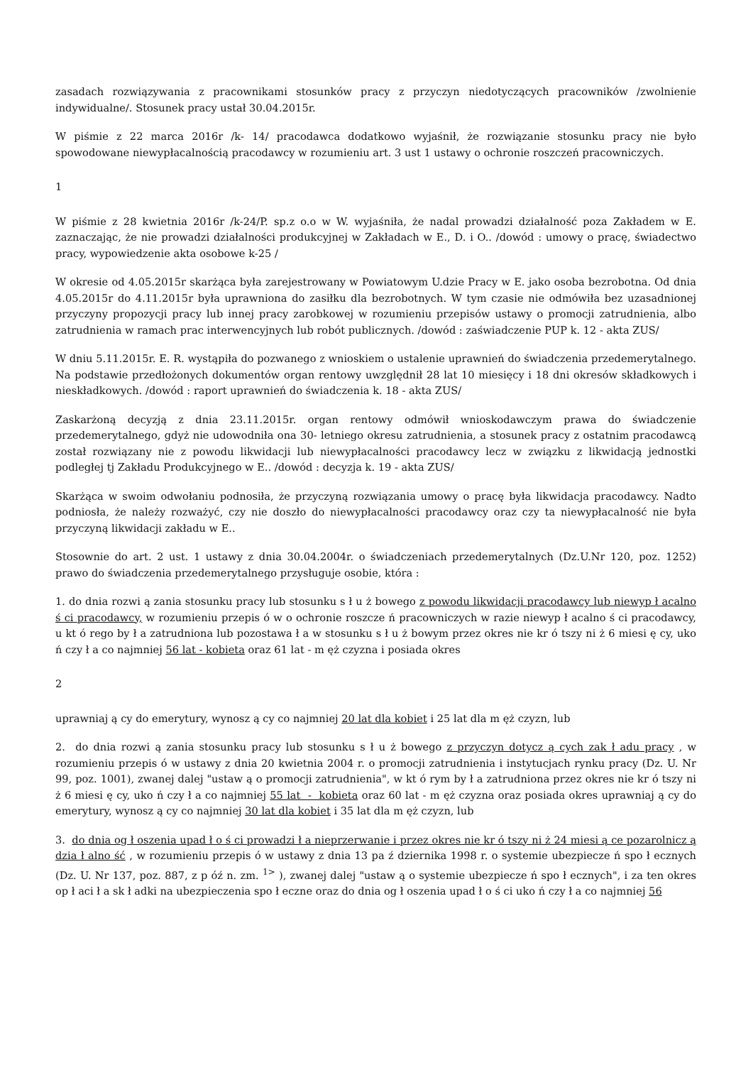zasadach rozwiązywania z pracownikami stosunków pracy z przyczyn niedotyczących pracowników /zwolnienie indywidualne/. Stosunek pracy ustał 30.04.2015r.
W piśmie z 22 marca 2016r /k- 14/ pracodawca dodatkowo wyjaśnił, że rozwiązanie stosunku pracy nie było spowodowane niewypłacalnością pracodawcy w rozumieniu art. 3 ust 1 ustawy o ochronie roszczeń pracowniczych.
1
W piśmie z 28 kwietnia 2016r /k-24/P. sp.z o.o w W. wyjaśniła, że nadal prowadzi działalność poza Zakładem w E. zaznaczając, że nie prowadzi działalności produkcyjnej w Zakładach w E., D. i O.. /dowód : umowy o pracę, świadectwo pracy, wypowiedzenie akta osobowe k-25 /
W okresie od 4.05.2015r skarżąca była zarejestrowany w Powiatowym U.dzie Pracy w E. jako osoba bezrobotna. Od dnia 4.05.2015r do 4.11.2015r była uprawniona do zasiłku dla bezrobotnych. W tym czasie nie odmówiła bez uzasadnionej przyczyny propozycji pracy lub innej pracy zarobkowej w rozumieniu przepisów ustawy o promocji zatrudnienia, albo zatrudnienia w ramach prac interwencyjnych lub robót publicznych. /dowód : zaświadczenie PUP k. 12 - akta ZUS/
W dniu 5.11.2015r. E. R. wystąpiła do pozwanego z wnioskiem o ustalenie uprawnień do świadczenia przedemerytalnego. Na podstawie przedłożonych dokumentów organ rentowy uwzględnił 28 lat 10 miesięcy i 18 dni okresów składkowych i nieskładkowych. /dowód : raport uprawnień do świadczenia k. 18 - akta ZUS/
Zaskarżoną decyzją z dnia 23.11.2015r. organ rentowy odmówił wnioskodawczym prawa do świadczenie przedemerytalnego, gdyż nie udowodniła ona 30- letniego okresu zatrudnienia, a stosunek pracy z ostatnim pracodawcą został rozwiązany nie z powodu likwidacji lub niewypłacalności pracodawcy lecz w związku z likwidacją jednostki podległej tj Zakładu Produkcyjnego w E.. /dowód : decyzja k. 19 - akta ZUS/
Skarżąca w swoim odwołaniu podnosiła, że przyczyną rozwiązania umowy o pracę była likwidacja pracodawcy. Nadto podniosła, że należy rozważyć, czy nie doszło do niewypłacalności pracodawcy oraz czy ta niewypłacalność nie była przyczyną likwidacji zakładu w E..
Stosownie do art. 2 ust. 1 ustawy z dnia 30.04.2004r. o świadczeniach przedemerytalnych (Dz.U.Nr 120, poz. 1252) prawo do świadczenia przedemerytalnego przysługuje osobie, która :
1. do dnia rozwi ą zania stosunku pracy lub stosunku s ł u ż bowego z powodu likwidacji pracodawcy lub niewyp ł acalno ś ci pracodawcy, w rozumieniu przepis ó w o ochronie roszcze ń pracowniczych w razie niewyp ł acalno ś ci pracodawcy, u kt ó rego by ł a zatrudniona lub pozostawa ł a w stosunku s ł u ż bowym przez okres nie kr ó tszy ni ż 6 miesi ę cy, uko ń czy ł a co najmniej 56 lat - kobieta oraz 61 lat - m ęż czyzna i posiada okres
2
uprawniaj ą cy do emerytury, wynosz ą cy co najmniej 20 lat dla kobiet i 25 lat dla m ęż czyzn, lub
2. do dnia rozwi ą zania stosunku pracy lub stosunku s ł u ż bowego z przyczyn dotycz ą cych zak ł adu pracy , w rozumieniu przepis ó w ustawy z dnia 20 kwietnia 2004 r. o promocji zatrudnienia i instytucjach rynku pracy (Dz. U. Nr 99, poz. 1001), zwanej dalej "ustaw ą o promocji zatrudnienia", w kt ó rym by ł a zatrudniona przez okres nie kr ó tszy ni ż 6 miesi ę cy, uko ń czy ł a co najmniej 55 lat - kobieta oraz 60 lat - m ęż czyzna oraz posiada okres uprawniaj ą cy do emerytury, wynosz ą cy co najmniej 30 lat dla kobiet i 35 lat dla m ęż czyzn, lub
3. do dnia og ł oszenia upad ł o ś ci prowadzi ł a nieprzerwanie i przez okres nie kr ó tszy ni ż 24 miesi ą ce pozarolnicz ą dzia ł alno ść , w rozumieniu przepis ó w ustawy z dnia 13 pa ź dziernika 1998 r. o systemie ubezpiecze ń spo ł ecznych (Dz. U. Nr 137, poz. 887, z p óź n. zm. <sup>1></sup> ), zwanej dalej "ustaw ą o systemie ubezpiecze ń spo ł ecznych", i za ten okres op ł aci ł a sk ł adki na ubezpieczenia spo ł eczne oraz do dnia og ł oszenia upad ł o ś ci uko ń czy ł a co najmniej 56